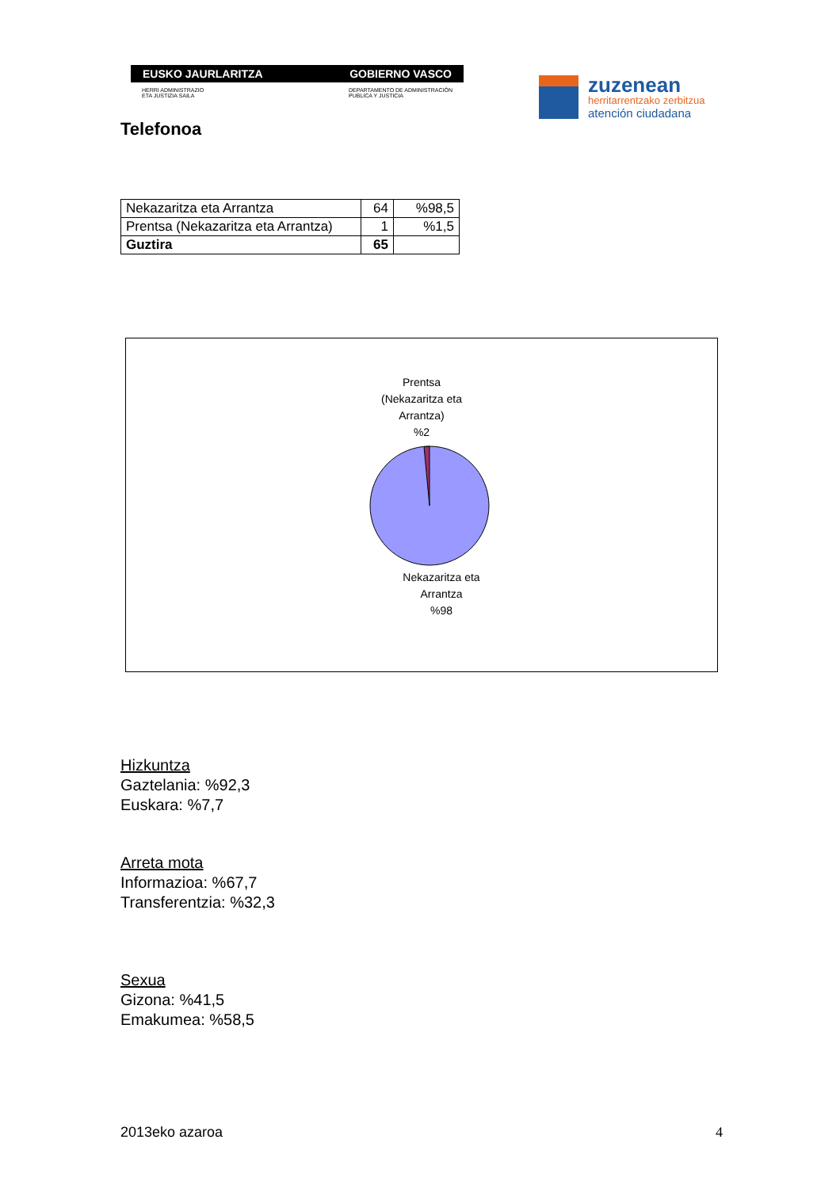EUSKO JAURLARITZA GOBIERNO VASCO
HERRI ADMINISTRAZIO
ETA JUSTIZIA SAILA DEPARTAMENTO DE ADMINISTRACIÓN
PUBLICA Y JUSTICIA
zuzenean
herritarrentzako zerbitzua
atención ciudadana
Telefonoa
| Nekazaritza eta Arrantza | 64 | %98,5 |
| Prentsa (Nekazaritza eta Arrantza) | 1 | %1,5 |
| Guztira | 65 | |
Prentsa
(Nekazaritza eta
Arrantza)
%2
Nekazaritza eta
Arrantza
%98
Hizkuntza
Gaztelania: %92,3
Euskara: %7,7
Arreta mota
Informazioa: %67,7
Transferentzia: %32,3
Sexua
Gizona: %41,5
Emakumea: %58,5
2013eko azaroa 4